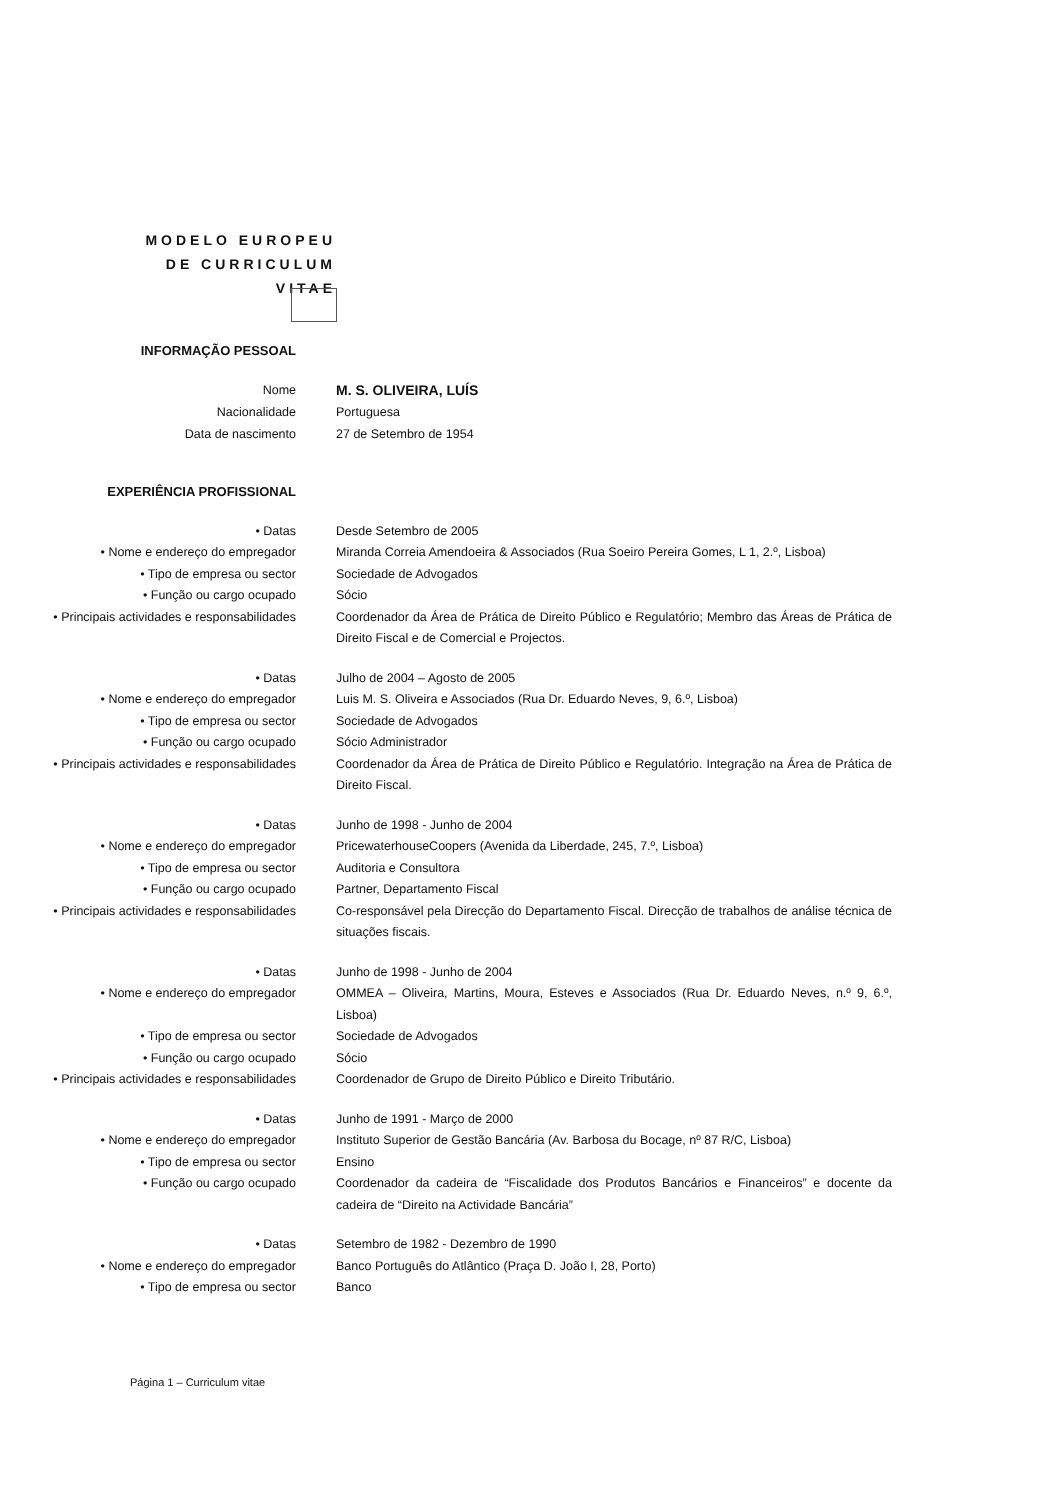MODELO EUROPEU DE CURRICULUM VITAE
INFORMAÇÃO PESSOAL
Nome M. S. OLIVEIRA, LUÍS
Nacionalidade Portuguesa
Data de nascimento 27 de Setembro de 1954
EXPERIÊNCIA PROFISSIONAL
• Datas Desde Setembro de 2005
• Nome e endereço do empregador Miranda Correia Amendoeira & Associados (Rua Soeiro Pereira Gomes, L 1, 2.º, Lisboa)
• Tipo de empresa ou sector Sociedade de Advogados
• Função ou cargo ocupado Sócio
• Principais actividades e responsabilidades Coordenador da Área de Prática de Direito Público e Regulatório; Membro das Áreas de Prática de Direito Fiscal e de Comercial e Projectos.
• Datas Julho de 2004 – Agosto de 2005
• Nome e endereço do empregador Luis M. S. Oliveira e Associados (Rua Dr. Eduardo Neves, 9, 6.º, Lisboa)
• Tipo de empresa ou sector Sociedade de Advogados
• Função ou cargo ocupado Sócio Administrador
• Principais actividades e responsabilidades Coordenador da Área de Prática de Direito Público e Regulatório. Integração na Área de Prática de Direito Fiscal.
• Datas Junho de 1998 - Junho de 2004
• Nome e endereço do empregador PricewaterhouseCoopers (Avenida da Liberdade, 245, 7.º, Lisboa)
• Tipo de empresa ou sector Auditoria e Consultora
• Função ou cargo ocupado Partner, Departamento Fiscal
• Principais actividades e responsabilidades Co-responsável pela Direcção do Departamento Fiscal. Direcção de trabalhos de análise técnica de situações fiscais.
• Datas Junho de 1998 - Junho de 2004
• Nome e endereço do empregador OMMEA – Oliveira, Martins, Moura, Esteves e Associados (Rua Dr. Eduardo Neves, n.º 9, 6.º, Lisboa)
• Tipo de empresa ou sector Sociedade de Advogados
• Função ou cargo ocupado Sócio
• Principais actividades e responsabilidades Coordenador de Grupo de Direito Público e Direito Tributário.
• Datas Junho de 1991 - Março de 2000
• Nome e endereço do empregador Instituto Superior de Gestão Bancária (Av. Barbosa du Bocage, nº 87 R/C, Lisboa)
• Tipo de empresa ou sector Ensino
• Função ou cargo ocupado Coordenador da cadeira de “Fiscalidade dos Produtos Bancários e Financeiros” e docente da cadeira de “Direito na Actividade Bancária”
• Datas Setembro de 1982 - Dezembro de 1990
• Nome e endereço do empregador Banco Português do Atlântico (Praça D. João I, 28, Porto)
• Tipo de empresa ou sector Banco
Página 1 – Curriculum vitae